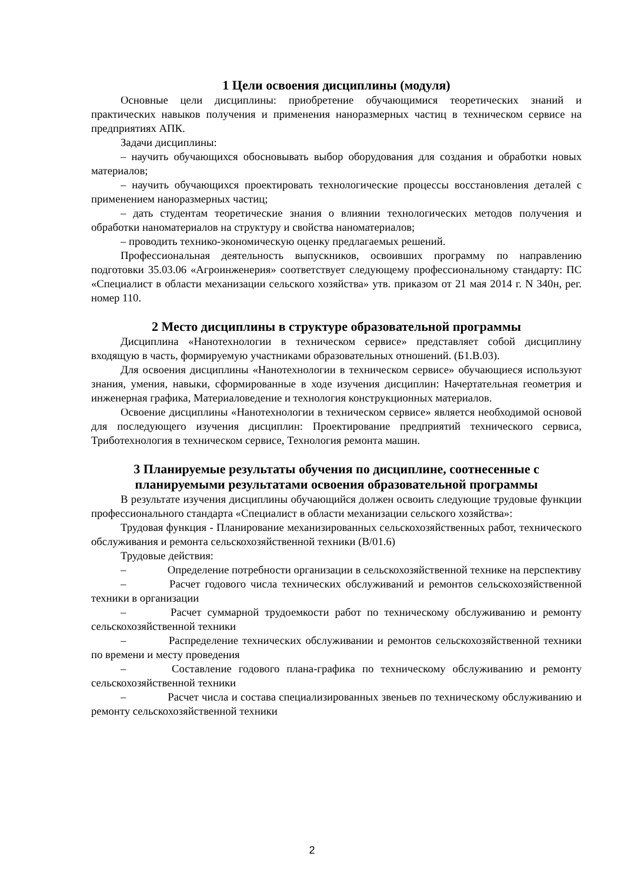1 Цели освоения дисциплины (модуля)
Основные цели дисциплины: приобретение обучающимися теоретических знаний и практических навыков получения и применения наноразмерных частиц в техническом сервисе на предприятиях АПК.
Задачи дисциплины:
– научить обучающихся обосновывать выбор оборудования для создания и обработки новых материалов;
– научить обучающихся проектировать технологические процессы восстановления деталей с применением наноразмерных частиц;
– дать студентам теоретические знания о влиянии технологических методов получения и обработки наноматериалов на структуру и свойства наноматериалов;
– проводить технико-экономическую оценку предлагаемых решений.
Профессиональная деятельность выпускников, освоивших программу по направлению подготовки 35.03.06 «Агроинженерия» соответствует следующему профессиональному стандарту: ПС «Специалист в области механизации сельского хозяйства» утв. приказом от 21 мая 2014 г. N 340н, рег. номер 110.
2 Место дисциплины в структуре образовательной программы
Дисциплина «Нанотехнологии в техническом сервисе» представляет собой дисциплину входящую в часть, формируемую участниками образовательных отношений. (Б1.В.03).
Для освоения дисциплины «Нанотехнологии в техническом сервисе» обучающиеся используют знания, умения, навыки, сформированные в ходе изучения дисциплин: Начертательная геометрия и инженерная графика, Материаловедение и технология конструкционных материалов.
Освоение дисциплины «Нанотехнологии в техническом сервисе» является необходимой основой для последующего изучения дисциплин: Проектирование предприятий технического сервиса, Триботехнология в техническом сервисе, Технология ремонта машин.
3 Планируемые результаты обучения по дисциплине, соотнесенные с планируемыми результатами освоения образовательной программы
В результате изучения дисциплины обучающийся должен освоить следующие трудовые функции профессионального стандарта «Специалист в области механизации сельского хозяйства»:
Трудовая функция - Планирование механизированных сельскохозяйственных работ, технического обслуживания и ремонта сельскохозяйственной техники (В/01.6)
Трудовые действия:
– Определение потребности организации в сельскохозяйственной технике на перспективу
– Расчет годового числа технических обслуживаний и ремонтов сельскохозяйственной техники в организации
– Расчет суммарной трудоемкости работ по техническому обслуживанию и ремонту сельскохозяйственной техники
– Распределение технических обслуживании и ремонтов сельскохозяйственной техники по времени и месту проведения
– Составление годового плана-графика по техническому обслуживанию и ремонту сельскохозяйственной техники
– Расчет числа и состава специализированных звеньев по техническому обслуживанию и ремонту сельскохозяйственной техники
2